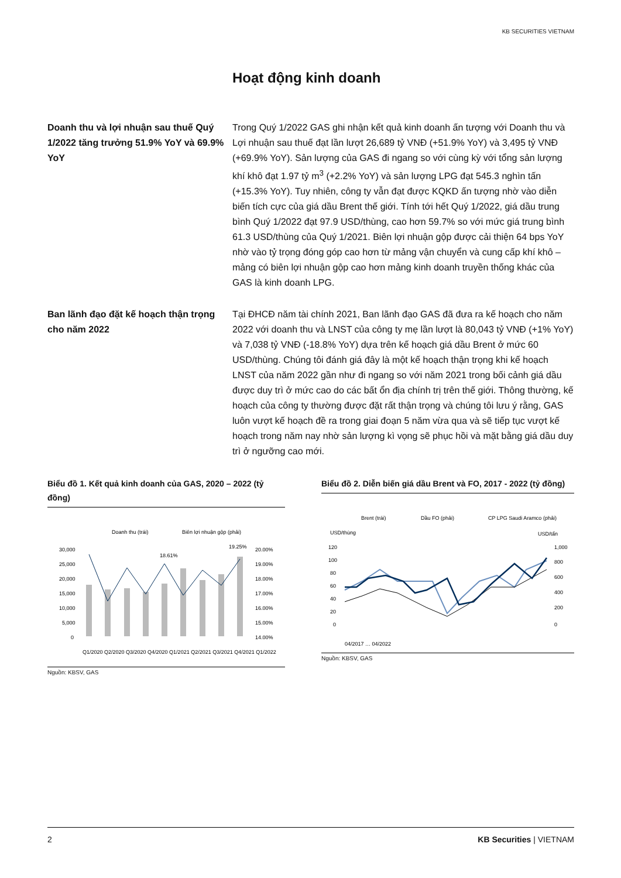KB SECURITIES VIETNAM
Hoạt động kinh doanh
Doanh thu và lợi nhuận sau thuế Quý 1/2022 tăng trưởng 51.9% YoY và 69.9% YoY
Trong Quý 1/2022 GAS ghi nhận kết quả kinh doanh ấn tượng với Doanh thu và Lợi nhuận sau thuế đạt lần lượt 26,689 tỷ VNĐ (+51.9% YoY) và 3,495 tỷ VNĐ (+69.9% YoY). Sản lượng của GAS đi ngang so với cùng kỳ với tổng sản lượng khí khô đạt 1.97 tỷ m<sup>3</sup> (+2.2% YoY) và sản lượng LPG đạt 545.3 nghìn tấn (+15.3% YoY). Tuy nhiên, công ty vẫn đạt được KQKD ấn tượng nhờ vào diễn biến tích cực của giá dầu Brent thế giới. Tính tới hết Quý 1/2022, giá dầu trung bình Quý 1/2022 đạt 97.9 USD/thùng, cao hơn 59.7% so với mức giá trung bình 61.3 USD/thùng của Quý 1/2021. Biên lợi nhuận gộp được cải thiện 64 bps YoY nhờ vào tỷ trọng đóng góp cao hơn từ mảng vận chuyển và cung cấp khí khô – mảng có biên lợi nhuận gộp cao hơn mảng kinh doanh truyền thống khác của GAS là kinh doanh LPG.
Ban lãnh đạo đặt kế hoạch thận trọng cho năm 2022
Tại ĐHCĐ năm tài chính 2021, Ban lãnh đạo GAS đã đưa ra kế hoạch cho năm 2022 với doanh thu và LNST của công ty mẹ lần lượt là 80,043 tỷ VNĐ (+1% YoY) và 7,038 tỷ VNĐ (-18.8% YoY) dựa trên kế hoạch giá dầu Brent ở mức 60 USD/thùng. Chúng tôi đánh giá đây là một kế hoạch thận trọng khi kế hoạch LNST của năm 2022 gần như đi ngang so với năm 2021 trong bối cảnh giá dầu được duy trì ở mức cao do các bất ổn địa chính trị trên thế giới. Thông thường, kế hoạch của công ty thường được đặt rất thận trọng và chúng tôi lưu ý rằng, GAS luôn vượt kế hoạch đề ra trong giai đoạn 5 năm vừa qua và sẽ tiếp tục vượt kế hoạch trong năm nay nhờ sản lượng kì vọng sẽ phục hồi và mặt bằng giá dầu duy trì ở ngưỡng cao mới.
Biểu đồ 1. Kết quả kinh doanh của GAS, 2020 – 2022 (tỷ đồng)
Doanh thu (trái)
Biên lợi nhuận gộp (phải)
30,000
25,000
20,000
15,000
10,000
5,000
0
20.00%
19.00%
18.00%
17.00%
16.00%
15.00%
14.00%
18.61%
19.25%
Q1/2020 Q2/2020 Q3/2020 Q4/2020 Q1/2021 Q2/2021 Q3/2021 Q4/2021 Q1/2022
Nguồn: KBSV, GAS
Biểu đồ 2. Diễn biến giá dầu Brent và FO, 2017 - 2022 (tỷ đồng)
Brent (trái)
Dầu FO (phải)
CP LPG Saudi Aramco (phải)
USD/thùng
USD/tấn
120
100
80
60
40
20
0
1,000
800
600
400
200
0
04/2017 … 04/2022
Nguồn: KBSV, GAS
2 KB Securities | VIETNAM